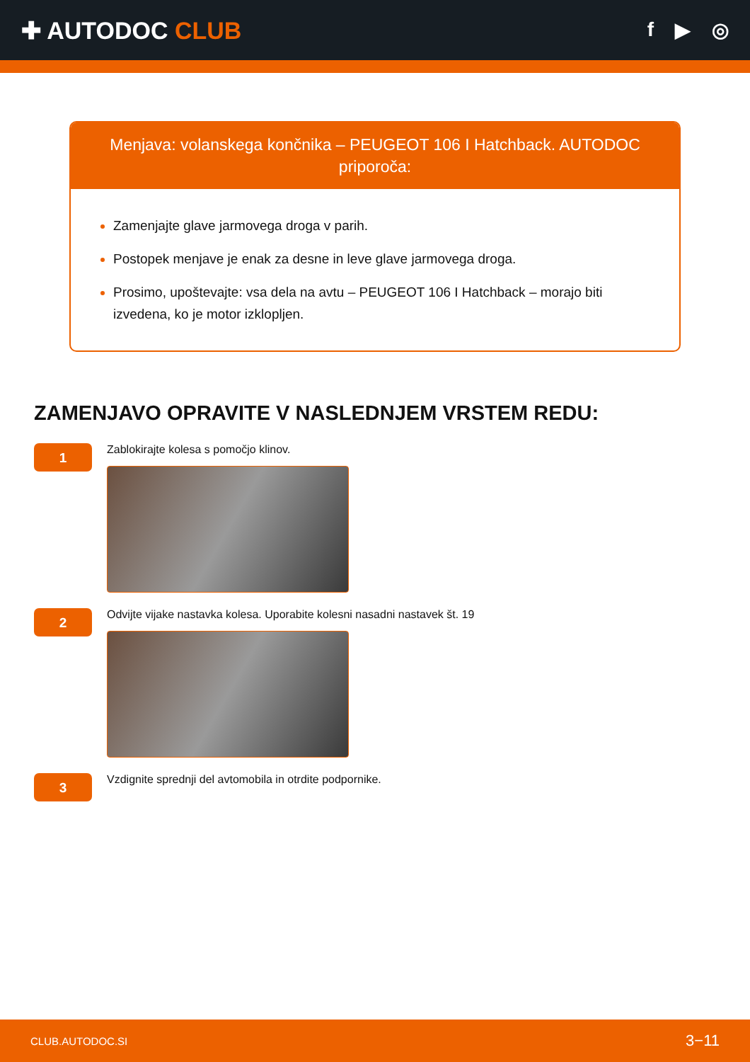✚ AUTODOC CLUB
f ▶ ◎
Menjava: volanskega končnika – PEUGEOT 106 I Hatchback. AUTODOC priporoča:
Zamenjajte glave jarmovega droga v parih.
Postopek menjave je enak za desne in leve glave jarmovega droga.
Prosimo, upoštevajte: vsa dela na avtu – PEUGEOT 106 I Hatchback – morajo biti izvedena, ko je motor izklopljen.
ZAMENJAVO OPRAVITE V NASLEDNJEM VRSTEM REDU:
1
Zablokirajte kolesa s pomočjo klinov.
2
Odvijte vijake nastavka kolesa. Uporabite kolesni nasadni nastavek št. 19
3
Vzdignite sprednji del avtomobila in otrdite podpornike.
CLUB.AUTODOC.SI 3−11